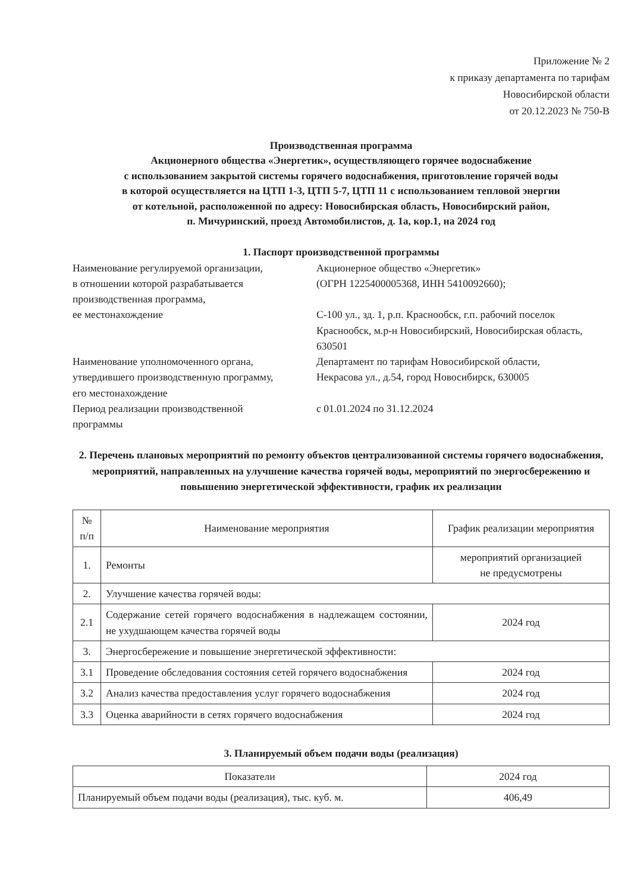Приложение № 2
к приказу департамента по тарифам
Новосибирской области
от 20.12.2023 № 750-В
Производственная программа
Акционерного общества «Энергетик», осуществляющего горячее водоснабжение
с использованием закрытой системы горячего водоснабжения, приготовление горячей воды
в которой осуществляется на ЦТП 1-3, ЦТП 5-7, ЦТП 11 с использованием тепловой энергии
от котельной, расположенной по адресу: Новосибирская область, Новосибирский район,
п. Мичуринский, проезд Автомобилистов, д. 1а, кор.1, на 2024 год
1. Паспорт производственной программы
Наименование регулируемой организации,
в отношении которой разрабатывается
производственная программа,
ее местонахождение
Акционерное общество «Энергетик»
(ОГРН 1225400005368, ИНН 5410092660);
С-100 ул., зд. 1, р.п. Краснообск, г.п. рабочий поселок Краснообск, м.р-н Новосибирский, Новосибирская область, 630501
Наименование уполномоченного органа,
утвердившего производственную программу,
его местонахождение
Департамент по тарифам Новосибирской области,
Некрасова ул., д.54, город Новосибирск, 630005
Период реализации производственной
программы
с 01.01.2024 по 31.12.2024
2. Перечень плановых мероприятий по ремонту объектов централизованной системы горячего водоснабжения, мероприятий, направленных на улучшение качества горячей воды, мероприятий по энергосбережению и повышению энергетической эффективности, график их реализации
| № п/п | Наименование мероприятия | График реализации мероприятия |
| --- | --- | --- |
| 1. | Ремонты | мероприятий организацией не предусмотрены |
| 2. | Улучшение качества горячей воды: | |
| 2.1 | Содержание сетей горячего водоснабжения в надлежащем состоянии, не ухудшающем качества горячей воды | 2024 год |
| 3. | Энергосбережение и повышение энергетической эффективности: | |
| 3.1 | Проведение обследования состояния сетей горячего водоснабжения | 2024 год |
| 3.2 | Анализ качества предоставления услуг горячего водоснабжения | 2024 год |
| 3.3 | Оценка аварийности в сетях горячего водоснабжения | 2024 год |
3. Планируемый объем подачи воды (реализация)
| Показатели | 2024 год |
| --- | --- |
| Планируемый объем подачи воды (реализация), тыс. куб. м. | 406,49 |